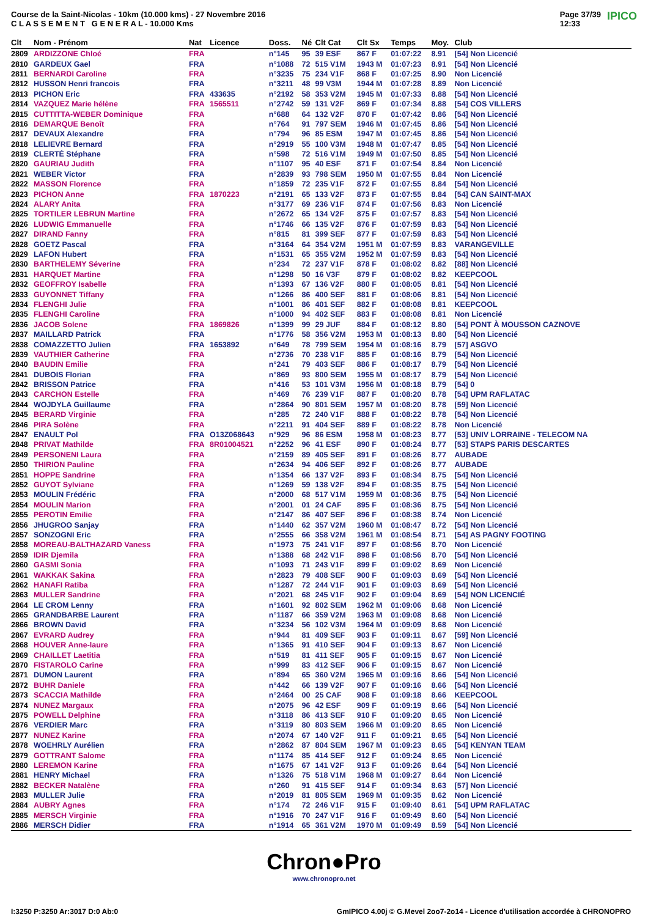Course de la Saint-Nicolas - 10km (10.000 kms) - 27 Novembre 2016
C L A S S E M E N T G E N E R A L - 10.000 Kms
Page 37/39
12:33 IPICO
| Clt | Nom - Prénom | Nat | Licence | Doss. | Né | Clt Cat | Clt Sx | Temps | Moy. | Club |
| --- | --- | --- | --- | --- | --- | --- | --- | --- | --- | --- |
| 2809 | ARDIZZONE Chloé | FRA | | n°145 | 95 | 39 ESF | 867 F | 01:07:22 | 8.91 | [54] Non Licencié |
| 2810 | GARDEUX Gael | FRA | | n°1088 | 72 | 515 V1M | 1943 M | 01:07:23 | 8.91 | [54] Non Licencié |
| 2811 | BERNARDI Caroline | FRA | | n°3235 | 75 | 234 V1F | 868 F | 01:07:25 | 8.90 | Non Licencié |
| 2812 | HUSSON Henri francois | FRA | | n°3211 | 48 | 99 V3M | 1944 M | 01:07:28 | 8.89 | Non Licencié |
| 2813 | PICHON Eric | FRA | 433635 | n°2192 | 58 | 353 V2M | 1945 M | 01:07:33 | 8.88 | [54] Non Licencié |
| 2814 | VAZQUEZ Marie hélène | FRA | 1565511 | n°2742 | 59 | 131 V2F | 869 F | 01:07:34 | 8.88 | [54] COS VILLERS |
| 2815 | CUTTITTA-WEBER Dominique | FRA | | n°688 | 64 | 132 V2F | 870 F | 01:07:42 | 8.86 | [54] Non Licencié |
| 2816 | DEMARQUE Benoît | FRA | | n°764 | 91 | 797 SEM | 1946 M | 01:07:45 | 8.86 | [54] Non Licencié |
| 2817 | DEVAUX Alexandre | FRA | | n°794 | 96 | 85 ESM | 1947 M | 01:07:45 | 8.86 | [54] Non Licencié |
| 2818 | LELIEVRE Bernard | FRA | | n°2919 | 55 | 100 V3M | 1948 M | 01:07:47 | 8.85 | [54] Non Licencié |
| 2819 | CLERTÉ Stéphane | FRA | | n°598 | 72 | 516 V1M | 1949 M | 01:07:50 | 8.85 | [54] Non Licencié |
| 2820 | GAURIAU Judith | FRA | | n°1107 | 95 | 40 ESF | 871 F | 01:07:54 | 8.84 | Non Licencié |
| 2821 | WEBER Victor | FRA | | n°2839 | 93 | 798 SEM | 1950 M | 01:07:55 | 8.84 | Non Licencié |
| 2822 | MASSON Florence | FRA | | n°1859 | 72 | 235 V1F | 872 F | 01:07:55 | 8.84 | [54] Non Licencié |
| 2823 | PICHON Anne | FRA | 1870223 | n°2191 | 65 | 133 V2F | 873 F | 01:07:55 | 8.84 | [54] CAN SAINT-MAX |
| 2824 | ALARY Anita | FRA | | n°3177 | 69 | 236 V1F | 874 F | 01:07:56 | 8.83 | Non Licencié |
| 2825 | TORTILER LEBRUN Martine | FRA | | n°2672 | 65 | 134 V2F | 875 F | 01:07:57 | 8.83 | [54] Non Licencié |
| 2826 | LUDWIG Emmanuelle | FRA | | n°1746 | 66 | 135 V2F | 876 F | 01:07:59 | 8.83 | [54] Non Licencié |
| 2827 | DIRAND Fanny | FRA | | n°815 | 81 | 399 SEF | 877 F | 01:07:59 | 8.83 | [54] Non Licencié |
| 2828 | GOETZ Pascal | FRA | | n°3164 | 64 | 354 V2M | 1951 M | 01:07:59 | 8.83 | VARANGEVILLE |
| 2829 | LAFON Hubert | FRA | | n°1531 | 65 | 355 V2M | 1952 M | 01:07:59 | 8.83 | [54] Non Licencié |
| 2830 | BARTHELEMY Séverine | FRA | | n°234 | 72 | 237 V1F | 878 F | 01:08:02 | 8.82 | [88] Non Licencié |
| 2831 | HARQUET Martine | FRA | | n°1298 | 50 | 16 V3F | 879 F | 01:08:02 | 8.82 | KEEPCOOL |
| 2832 | GEOFFROY Isabelle | FRA | | n°1393 | 67 | 136 V2F | 880 F | 01:08:05 | 8.81 | [54] Non Licencié |
| 2833 | GUYONNET Tiffany | FRA | | n°1266 | 86 | 400 SEF | 881 F | 01:08:06 | 8.81 | [54] Non Licencié |
| 2834 | FLENGHI Julie | FRA | | n°1001 | 86 | 401 SEF | 882 F | 01:08:08 | 8.81 | KEEPCOOL |
| 2835 | FLENGHI Caroline | FRA | | n°1000 | 94 | 402 SEF | 883 F | 01:08:08 | 8.81 | Non Licencié |
| 2836 | JACOB Solene | FRA | 1869826 | n°1399 | 99 | 29 JUF | 884 F | 01:08:12 | 8.80 | [54] PONT À MOUSSON CAZNOVE |
| 2837 | MAILLARD Patrick | FRA | | n°1776 | 58 | 356 V2M | 1953 M | 01:08:13 | 8.80 | [54] Non Licencié |
| 2838 | COMAZZETTO Julien | FRA | 1653892 | n°649 | 78 | 799 SEM | 1954 M | 01:08:16 | 8.79 | [57] ASGVO |
| 2839 | VAUTHIER Catherine | FRA | | n°2736 | 70 | 238 V1F | 885 F | 01:08:16 | 8.79 | [54] Non Licencié |
| 2840 | BAUDIN Emilie | FRA | | n°241 | 79 | 403 SEF | 886 F | 01:08:17 | 8.79 | [54] Non Licencié |
| 2841 | DUBOIS Florian | FRA | | n°869 | 93 | 800 SEM | 1955 M | 01:08:17 | 8.79 | [54] Non Licencié |
| 2842 | BRISSON Patrice | FRA | | n°416 | 53 | 101 V3M | 1956 M | 01:08:18 | 8.79 | [54] 0 |
| 2843 | CARCHON Estelle | FRA | | n°469 | 76 | 239 V1F | 887 F | 01:08:20 | 8.78 | [54] UPM RAFLATAC |
| 2844 | WOJDYLA Guillaume | FRA | | n°2864 | 90 | 801 SEM | 1957 M | 01:08:20 | 8.78 | [59] Non Licencié |
| 2845 | BERARD Virginie | FRA | | n°285 | 72 | 240 V1F | 888 F | 01:08:22 | 8.78 | [54] Non Licencié |
| 2846 | PIRA Solène | FRA | | n°2211 | 91 | 404 SEF | 889 F | 01:08:22 | 8.78 | Non Licencié |
| 2847 | ENAULT Pol | FRA | O13Z068643 | n°929 | 96 | 86 ESM | 1958 M | 01:08:23 | 8.77 | [53] UNIV LORRAINE - TELECOM NA |
| 2848 | PRIVAT Mathilde | FRA | 8R01004521 | n°2252 | 96 | 41 ESF | 890 F | 01:08:24 | 8.77 | [53] STAPS PARIS DESCARTES |
| 2849 | PERSONENI Laura | FRA | | n°2159 | 89 | 405 SEF | 891 F | 01:08:26 | 8.77 | AUBADE |
| 2850 | THIRION Pauline | FRA | | n°2634 | 94 | 406 SEF | 892 F | 01:08:26 | 8.77 | AUBADE |
| 2851 | HOPPE Sandrine | FRA | | n°1354 | 66 | 137 V2F | 893 F | 01:08:34 | 8.75 | [54] Non Licencié |
| 2852 | GUYOT Sylviane | FRA | | n°1269 | 59 | 138 V2F | 894 F | 01:08:35 | 8.75 | [54] Non Licencié |
| 2853 | MOULIN Frédéric | FRA | | n°2000 | 68 | 517 V1M | 1959 M | 01:08:36 | 8.75 | [54] Non Licencié |
| 2854 | MOULIN Marion | FRA | | n°2001 | 01 | 24 CAF | 895 F | 01:08:36 | 8.75 | [54] Non Licencié |
| 2855 | PEROTIN Emilie | FRA | | n°2147 | 86 | 407 SEF | 896 F | 01:08:38 | 8.74 | Non Licencié |
| 2856 | JHUGROO Sanjay | FRA | | n°1440 | 62 | 357 V2M | 1960 M | 01:08:47 | 8.72 | [54] Non Licencié |
| 2857 | SONZOGNI Eric | FRA | | n°2555 | 66 | 358 V2M | 1961 M | 01:08:54 | 8.71 | [54] AS PAGNY FOOTING |
| 2858 | MOREAU-BALTHAZARD Vaness | FRA | | n°1973 | 75 | 241 V1F | 897 F | 01:08:56 | 8.70 | Non Licencié |
| 2859 | IDIR Djemila | FRA | | n°1388 | 68 | 242 V1F | 898 F | 01:08:56 | 8.70 | [54] Non Licencié |
| 2860 | GASMI Sonia | FRA | | n°1093 | 71 | 243 V1F | 899 F | 01:09:02 | 8.69 | Non Licencié |
| 2861 | WAKKAK Sakina | FRA | | n°2823 | 79 | 408 SEF | 900 F | 01:09:03 | 8.69 | [54] Non Licencié |
| 2862 | HANAFI Ratiba | FRA | | n°1287 | 72 | 244 V1F | 901 F | 01:09:03 | 8.69 | [54] Non Licencié |
| 2863 | MULLER Sandrine | FRA | | n°2021 | 68 | 245 V1F | 902 F | 01:09:04 | 8.69 | [54] NON LICENCIÉ |
| 2864 | LE CROM Lenny | FRA | | n°1601 | 92 | 802 SEM | 1962 M | 01:09:06 | 8.68 | Non Licencié |
| 2865 | GRANDBARBE Laurent | FRA | | n°1187 | 66 | 359 V2M | 1963 M | 01:09:08 | 8.68 | Non Licencié |
| 2866 | BROWN David | FRA | | n°3234 | 56 | 102 V3M | 1964 M | 01:09:09 | 8.68 | Non Licencié |
| 2867 | EVRARD Audrey | FRA | | n°944 | 81 | 409 SEF | 903 F | 01:09:11 | 8.67 | [59] Non Licencié |
| 2868 | HOUVER Anne-laure | FRA | | n°1365 | 91 | 410 SEF | 904 F | 01:09:13 | 8.67 | Non Licencié |
| 2869 | CHAILLET Laetitia | FRA | | n°519 | 81 | 411 SEF | 905 F | 01:09:15 | 8.67 | Non Licencié |
| 2870 | FISTAROLO Carine | FRA | | n°999 | 83 | 412 SEF | 906 F | 01:09:15 | 8.67 | Non Licencié |
| 2871 | DUMON Laurent | FRA | | n°894 | 65 | 360 V2M | 1965 M | 01:09:16 | 8.66 | [54] Non Licencié |
| 2872 | BUHR Daniele | FRA | | n°442 | 66 | 139 V2F | 907 F | 01:09:16 | 8.66 | [54] Non Licencié |
| 2873 | SCACCIA Mathilde | FRA | | n°2464 | 00 | 25 CAF | 908 F | 01:09:18 | 8.66 | KEEPCOOL |
| 2874 | NUNEZ Margaux | FRA | | n°2075 | 96 | 42 ESF | 909 F | 01:09:19 | 8.66 | [54] Non Licencié |
| 2875 | POWELL Delphine | FRA | | n°3118 | 86 | 413 SEF | 910 F | 01:09:20 | 8.65 | Non Licencié |
| 2876 | VERDIER Marc | FRA | | n°3119 | 80 | 803 SEM | 1966 M | 01:09:20 | 8.65 | Non Licencié |
| 2877 | NUNEZ Karine | FRA | | n°2074 | 67 | 140 V2F | 911 F | 01:09:21 | 8.65 | [54] Non Licencié |
| 2878 | WOEHRLY Aurélien | FRA | | n°2862 | 87 | 804 SEM | 1967 M | 01:09:23 | 8.65 | [54] KENYAN TEAM |
| 2879 | GOTTRANT Salome | FRA | | n°1174 | 85 | 414 SEF | 912 F | 01:09:24 | 8.65 | Non Licencié |
| 2880 | LEREMON Karine | FRA | | n°1675 | 67 | 141 V2F | 913 F | 01:09:26 | 8.64 | [54] Non Licencié |
| 2881 | HENRY Michael | FRA | | n°1326 | 75 | 518 V1M | 1968 M | 01:09:27 | 8.64 | Non Licencié |
| 2882 | BECKER Natalène | FRA | | n°260 | 91 | 415 SEF | 914 F | 01:09:34 | 8.63 | [57] Non Licencié |
| 2883 | MULLER Julie | FRA | | n°2019 | 81 | 805 SEM | 1969 M | 01:09:35 | 8.62 | Non Licencié |
| 2884 | AUBRY Agnes | FRA | | n°174 | 72 | 246 V1F | 915 F | 01:09:40 | 8.61 | [54] UPM RAFLATAC |
| 2885 | MERSCH Virginie | FRA | | n°1916 | 70 | 247 V1F | 916 F | 01:09:49 | 8.60 | [54] Non Licencié |
| 2886 | MERSCH Didier | FRA | | n°1914 | 65 | 361 V2M | 1970 M | 01:09:49 | 8.59 | [54] Non Licencié |
Chron●Pro
www.chronopro.net
I:3250 P:3250 Ar:3017 D:0 Ab:0 GmIPICO 4.00j © G.Mevel 2oo7-2o14 - Licence d'utilisation accordée à CHRONOPRO